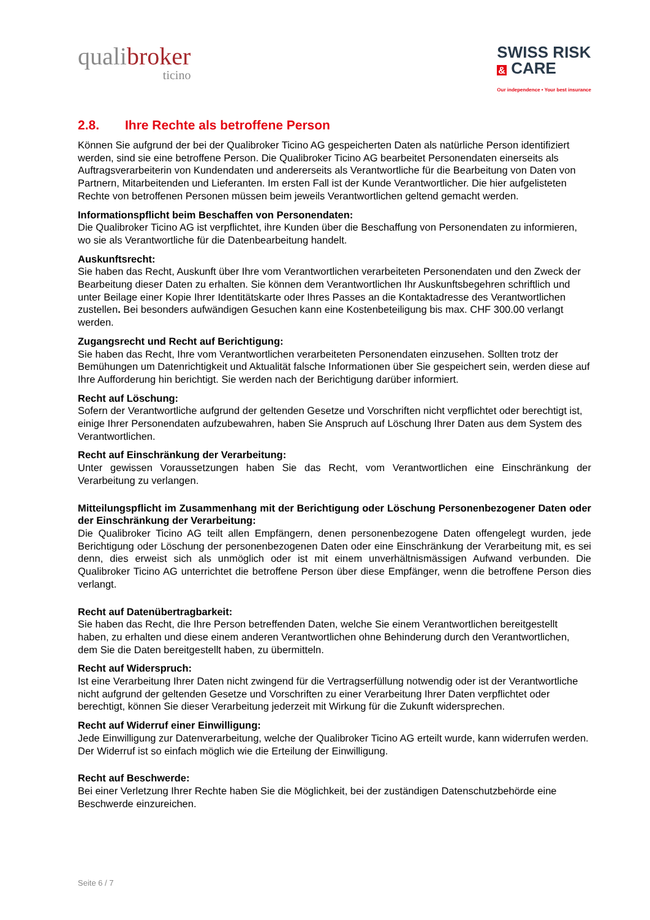qualibroker
ticino
SWISS RISK
& CARE
Our independence • Your best insurance
2.8. Ihre Rechte als betroffene Person
Können Sie aufgrund der bei der Qualibroker Ticino AG gespeicherten Daten als natürliche Person identifiziert werden, sind sie eine betroffene Person. Die Qualibroker Ticino AG bearbeitet Personendaten einerseits als Auftragsverarbeiterin von Kundendaten und andererseits als Verantwortliche für die Bearbeitung von Daten von Partnern, Mitarbeitenden und Lieferanten. Im ersten Fall ist der Kunde Verantwortlicher. Die hier aufgelisteten Rechte von betroffenen Personen müssen beim jeweils Verantwortlichen geltend gemacht werden.
Informationspflicht beim Beschaffen von Personendaten:
Die Qualibroker Ticino AG ist verpflichtet, ihre Kunden über die Beschaffung von Personendaten zu informieren, wo sie als Verantwortliche für die Datenbearbeitung handelt.
Auskunftsrecht:
Sie haben das Recht, Auskunft über Ihre vom Verantwortlichen verarbeiteten Personendaten und den Zweck der Bearbeitung dieser Daten zu erhalten. Sie können dem Verantwortlichen Ihr Auskunftsbegehren schriftlich und unter Beilage einer Kopie Ihrer Identitätskarte oder Ihres Passes an die Kontaktadresse des Verantwortlichen zustellen. Bei besonders aufwändigen Gesuchen kann eine Kostenbeteiligung bis max. CHF 300.00 verlangt werden.
Zugangsrecht und Recht auf Berichtigung:
Sie haben das Recht, Ihre vom Verantwortlichen verarbeiteten Personendaten einzusehen. Sollten trotz der Bemühungen um Datenrichtigkeit und Aktualität falsche Informationen über Sie gespeichert sein, werden diese auf Ihre Aufforderung hin berichtigt. Sie werden nach der Berichtigung darüber informiert.
Recht auf Löschung:
Sofern der Verantwortliche aufgrund der geltenden Gesetze und Vorschriften nicht verpflichtet oder berechtigt ist, einige Ihrer Personendaten aufzubewahren, haben Sie Anspruch auf Löschung Ihrer Daten aus dem System des Verantwortlichen.
Recht auf Einschränkung der Verarbeitung:
Unter gewissen Voraussetzungen haben Sie das Recht, vom Verantwortlichen eine Einschränkung der Verarbeitung zu verlangen.
Mitteilungspflicht im Zusammenhang mit der Berichtigung oder Löschung Personenbezogener Daten oder der Einschränkung der Verarbeitung:
Die Qualibroker Ticino AG teilt allen Empfängern, denen personenbezogene Daten offengelegt wurden, jede Berichtigung oder Löschung der personenbezogenen Daten oder eine Einschränkung der Verarbeitung mit, es sei denn, dies erweist sich als unmöglich oder ist mit einem unverhältnismässigen Aufwand verbunden. Die Qualibroker Ticino AG unterrichtet die betroffene Person über diese Empfänger, wenn die betroffene Person dies verlangt.
Recht auf Datenübertragbarkeit:
Sie haben das Recht, die Ihre Person betreffenden Daten, welche Sie einem Verantwortlichen bereitgestellt haben, zu erhalten und diese einem anderen Verantwortlichen ohne Behinderung durch den Verantwortlichen, dem Sie die Daten bereitgestellt haben, zu übermitteln.
Recht auf Widerspruch:
Ist eine Verarbeitung Ihrer Daten nicht zwingend für die Vertragserfüllung notwendig oder ist der Verantwortliche nicht aufgrund der geltenden Gesetze und Vorschriften zu einer Verarbeitung Ihrer Daten verpflichtet oder berechtigt, können Sie dieser Verarbeitung jederzeit mit Wirkung für die Zukunft widersprechen.
Recht auf Widerruf einer Einwilligung:
Jede Einwilligung zur Datenverarbeitung, welche der Qualibroker Ticino AG erteilt wurde, kann widerrufen werden. Der Widerruf ist so einfach möglich wie die Erteilung der Einwilligung.
Recht auf Beschwerde:
Bei einer Verletzung Ihrer Rechte haben Sie die Möglichkeit, bei der zuständigen Datenschutzbehörde eine Beschwerde einzureichen.
Seite 6 / 7